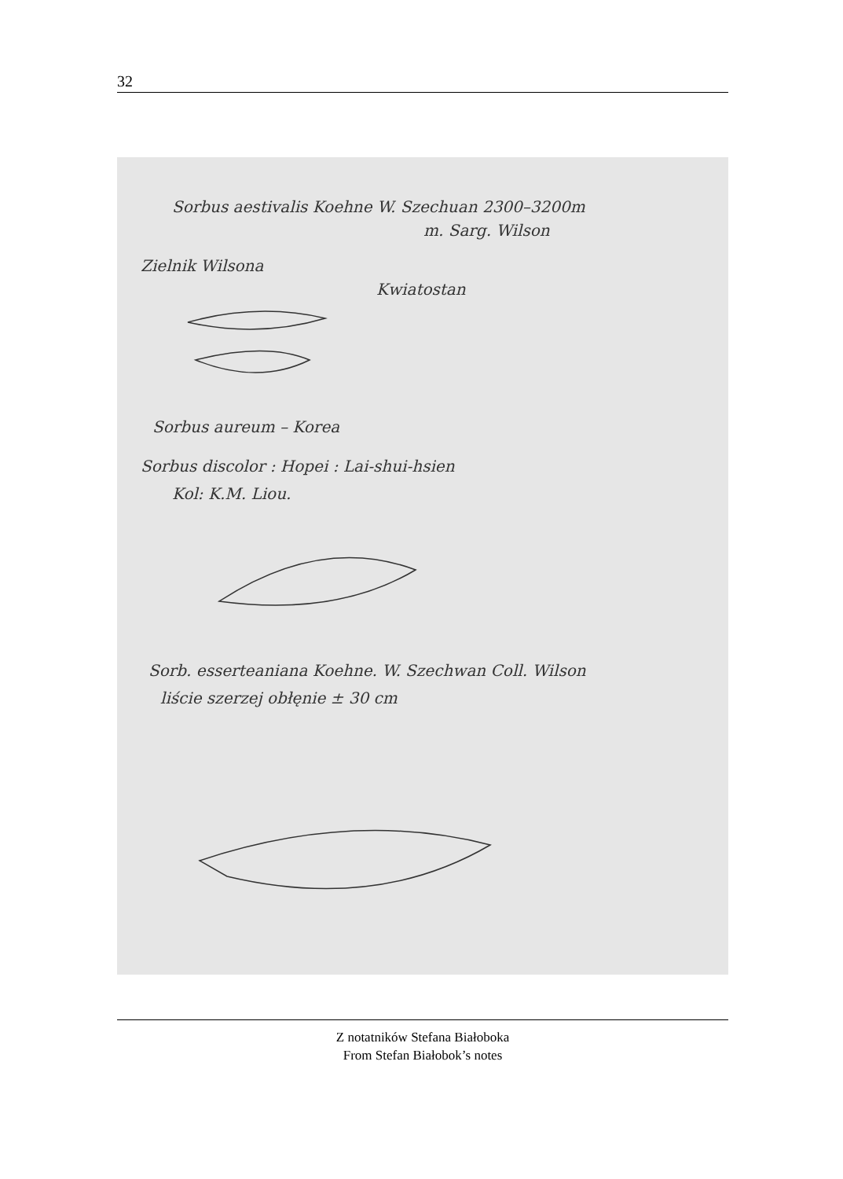32
Sorbus aestivalis Koehne W. Szechuan 2300–3200m
m. Sarg. Wilson
Zielnik Wilsona
Kwiatostan
Sorbus aureum – Korea
Sorbus discolor : Hopei : Lai-shui-hsien
Kol: K.M. Liou.
Sorb. esserteaniana Koehne. W. Szechwan Coll. Wilson
liście szerzej obłęnie ± 30 cm
Z notatników Stefana Białoboka
From Stefan Białobok’s notes